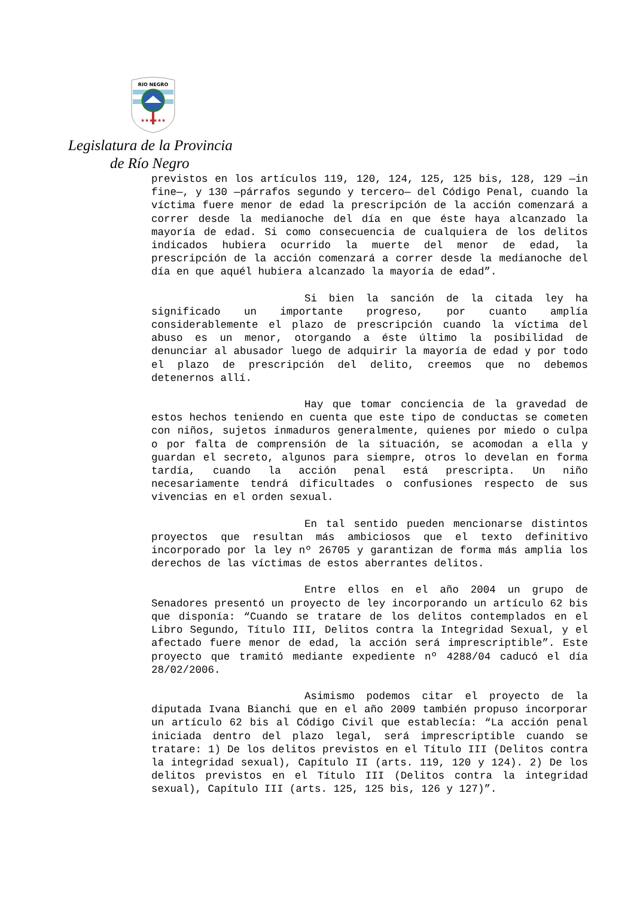RIO NEGRO
★★★★★★
Legislatura de la Provincia
de Río Negro
previstos en los artículos 119, 120, 124, 125, 125 bis, 128, 129 —in fine—, y 130 —párrafos segundo y tercero— del Código Penal, cuando la víctima fuere menor de edad la prescripción de la acción comenzará a correr desde la medianoche del día en que éste haya alcanzado la mayoría de edad. Si como consecuencia de cualquiera de los delitos indicados hubiera ocurrido la muerte del menor de edad, la prescripción de la acción comenzará a correr desde la medianoche del día en que aquél hubiera alcanzado la mayoría de edad”.
Si bien la sanción de la citada ley ha significado un importante progreso, por cuanto amplía considerablemente el plazo de prescripción cuando la víctima del abuso es un menor, otorgando a éste último la posibilidad de denunciar al abusador luego de adquirir la mayoría de edad y por todo el plazo de prescripción del delito, creemos que no debemos detenernos allí.
Hay que tomar conciencia de la gravedad de estos hechos teniendo en cuenta que este tipo de conductas se cometen con niños, sujetos inmaduros generalmente, quienes por miedo o culpa o por falta de comprensión de la situación, se acomodan a ella y guardan el secreto, algunos para siempre, otros lo develan en forma tardía, cuando la acción penal está prescripta. Un niño necesariamente tendrá dificultades o confusiones respecto de sus vivencias en el orden sexual.
En tal sentido pueden mencionarse distintos proyectos que resultan más ambiciosos que el texto definitivo incorporado por la ley nº 26705 y garantizan de forma más amplia los derechos de las víctimas de estos aberrantes delitos.
Entre ellos en el año 2004 un grupo de Senadores presentó un proyecto de ley incorporando un artículo 62 bis que disponía: “Cuando se tratare de los delitos contemplados en el Libro Segundo, Título III, Delitos contra la Integridad Sexual, y el afectado fuere menor de edad, la acción será imprescriptible”. Este proyecto que tramitó mediante expediente nº 4288/04 caducó el día 28/02/2006.
Asimismo podemos citar el proyecto de la diputada Ivana Bianchi que en el año 2009 también propuso incorporar un artículo 62 bis al Código Civil que establecía: “La acción penal iniciada dentro del plazo legal, será imprescriptible cuando se tratare: 1) De los delitos previstos en el Título III (Delitos contra la integridad sexual), Capítulo II (arts. 119, 120 y 124). 2) De los delitos previstos en el Título III (Delitos contra la integridad sexual), Capítulo III (arts. 125, 125 bis, 126 y 127)”.